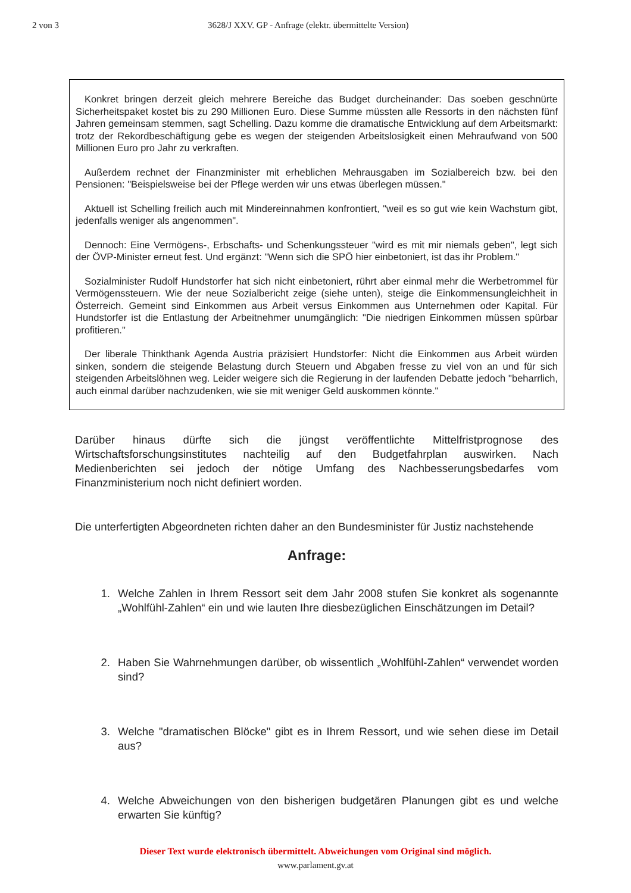2 von 3 3628/J XXV. GP - Anfrage (elektr. übermittelte Version)
Konkret bringen derzeit gleich mehrere Bereiche das Budget durcheinander: Das soeben geschnürte Sicherheitspaket kostet bis zu 290 Millionen Euro. Diese Summe müssten alle Ressorts in den nächsten fünf Jahren gemeinsam stemmen, sagt Schelling. Dazu komme die dramatische Entwicklung auf dem Arbeitsmarkt: trotz der Rekordbeschäftigung gebe es wegen der steigenden Arbeitslosigkeit einen Mehraufwand von 500 Millionen Euro pro Jahr zu verkraften.
Außerdem rechnet der Finanzminister mit erheblichen Mehrausgaben im Sozialbereich bzw. bei den Pensionen: "Beispielsweise bei der Pflege werden wir uns etwas überlegen müssen."
Aktuell ist Schelling freilich auch mit Mindereinnahmen konfrontiert, "weil es so gut wie kein Wachstum gibt, jedenfalls weniger als angenommen".
Dennoch: Eine Vermögens-, Erbschafts- und Schenkungssteuer "wird es mit mir niemals geben", legt sich der ÖVP-Minister erneut fest. Und ergänzt: "Wenn sich die SPÖ hier einbetoniert, ist das ihr Problem."
Sozialminister Rudolf Hundstorfer hat sich nicht einbetoniert, rührt aber einmal mehr die Werbetrommel für Vermögenssteuern. Wie der neue Sozialbericht zeige (siehe unten), steige die Einkommensungleichheit in Österreich. Gemeint sind Einkommen aus Arbeit versus Einkommen aus Unternehmen oder Kapital. Für Hundstorfer ist die Entlastung der Arbeitnehmer unumgänglich: "Die niedrigen Einkommen müssen spürbar profitieren."
Der liberale Thinkthank Agenda Austria präzisiert Hundstorfer: Nicht die Einkommen aus Arbeit würden sinken, sondern die steigende Belastung durch Steuern und Abgaben fresse zu viel von an und für sich steigenden Arbeitslöhnen weg. Leider weigere sich die Regierung in der laufenden Debatte jedoch "beharrlich, auch einmal darüber nachzudenken, wie sie mit weniger Geld auskommen könnte."
Darüber hinaus dürfte sich die jüngst veröffentlichte Mittelfristprognose des Wirtschaftsforschungsinstitutes nachteilig auf den Budgetfahrplan auswirken. Nach Medienberichten sei jedoch der nötige Umfang des Nachbesserungsbedarfes vom Finanzministerium noch nicht definiert worden.
Die unterfertigten Abgeordneten richten daher an den Bundesminister für Justiz nachstehende
Anfrage:
1. Welche Zahlen in Ihrem Ressort seit dem Jahr 2008 stufen Sie konkret als sogenannte „Wohlfühl-Zahlen“ ein und wie lauten Ihre diesbezüglichen Einschätzungen im Detail?
2. Haben Sie Wahrnehmungen darüber, ob wissentlich „Wohlfühl-Zahlen“ verwendet worden sind?
3. Welche "dramatischen Blöcke" gibt es in Ihrem Ressort, und wie sehen diese im Detail aus?
4. Welche Abweichungen von den bisherigen budgetären Planungen gibt es und welche erwarten Sie künftig?
Dieser Text wurde elektronisch übermittelt. Abweichungen vom Original sind möglich.
www.parlament.gv.at